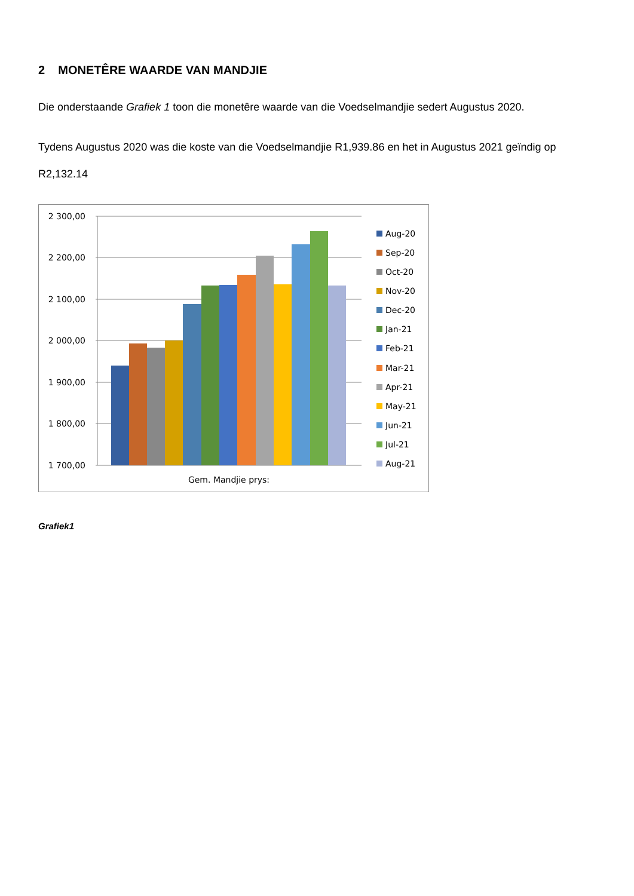2 MONETÊRE WAARDE VAN MANDJIE
Die onderstaande Grafiek 1 toon die monetêre waarde van die Voedselmandjie sedert Augustus 2020.
Tydens Augustus 2020 was die koste van die Voedselmandjie R1,939.86 en het in Augustus 2021 geïndig op R2,132.14
2 300,00
2 200,00
2 100,00
2 000,00
1 900,00
1 800,00
1 700,00
Gem. Mandjie prys:
Aug-20
Sep-20
Oct-20
Nov-20
Dec-20
Jan-21
Feb-21
Mar-21
Apr-21
May-21
Jun-21
Jul-21
Aug-21
Grafiek1